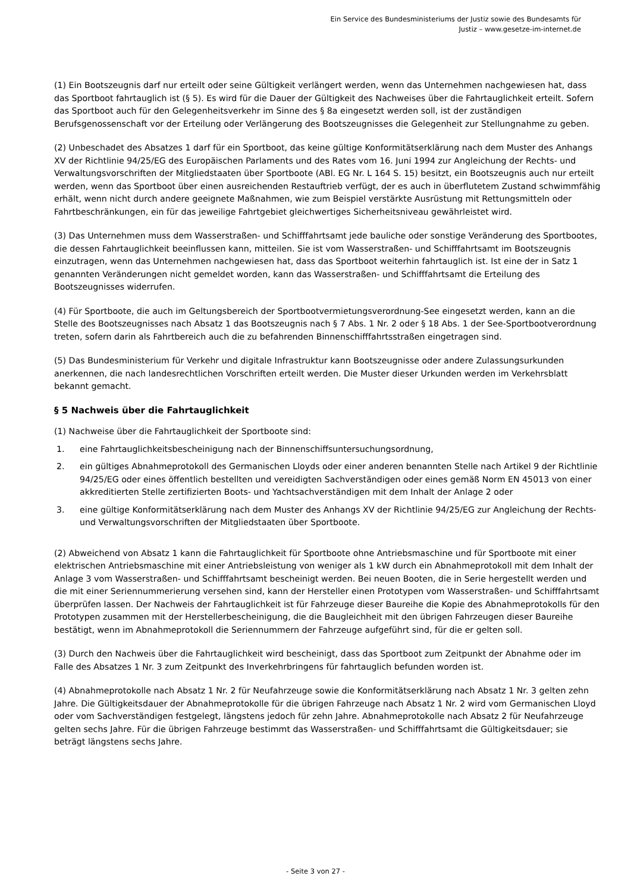Ein Service des Bundesministeriums der Justiz sowie des Bundesamts für
Justiz – www.gesetze-im-internet.de
(1) Ein Bootszeugnis darf nur erteilt oder seine Gültigkeit verlängert werden, wenn das Unternehmen nachgewiesen hat, dass das Sportboot fahrtauglich ist (§ 5). Es wird für die Dauer der Gültigkeit des Nachweises über die Fahrtauglichkeit erteilt. Sofern das Sportboot auch für den Gelegenheitsverkehr im Sinne des § 8a eingesetzt werden soll, ist der zuständigen Berufsgenossenschaft vor der Erteilung oder Verlängerung des Bootszeugnisses die Gelegenheit zur Stellungnahme zu geben.
(2) Unbeschadet des Absatzes 1 darf für ein Sportboot, das keine gültige Konformitätserklärung nach dem Muster des Anhangs XV der Richtlinie 94/25/EG des Europäischen Parlaments und des Rates vom 16. Juni 1994 zur Angleichung der Rechts- und Verwaltungsvorschriften der Mitgliedstaaten über Sportboote (ABl. EG Nr. L 164 S. 15) besitzt, ein Bootszeugnis auch nur erteilt werden, wenn das Sportboot über einen ausreichenden Restauftrieb verfügt, der es auch in überflutetem Zustand schwimmfähig erhält, wenn nicht durch andere geeignete Maßnahmen, wie zum Beispiel verstärkte Ausrüstung mit Rettungsmitteln oder Fahrtbeschränkungen, ein für das jeweilige Fahrtgebiet gleichwertiges Sicherheitsniveau gewährleistet wird.
(3) Das Unternehmen muss dem Wasserstraßen- und Schifffahrtsamt jede bauliche oder sonstige Veränderung des Sportbootes, die dessen Fahrtauglichkeit beeinflussen kann, mitteilen. Sie ist vom Wasserstraßen- und Schifffahrtsamt im Bootszeugnis einzutragen, wenn das Unternehmen nachgewiesen hat, dass das Sportboot weiterhin fahrtauglich ist. Ist eine der in Satz 1 genannten Veränderungen nicht gemeldet worden, kann das Wasserstraßen- und Schifffahrtsamt die Erteilung des Bootszeugnisses widerrufen.
(4) Für Sportboote, die auch im Geltungsbereich der Sportbootvermietungsverordnung-See eingesetzt werden, kann an die Stelle des Bootszeugnisses nach Absatz 1 das Bootszeugnis nach § 7 Abs. 1 Nr. 2 oder § 18 Abs. 1 der See-Sportbootverordnung treten, sofern darin als Fahrtbereich auch die zu befahrenden Binnenschifffahrtsstraßen eingetragen sind.
(5) Das Bundesministerium für Verkehr und digitale Infrastruktur kann Bootszeugnisse oder andere Zulassungsurkunden anerkennen, die nach landesrechtlichen Vorschriften erteilt werden. Die Muster dieser Urkunden werden im Verkehrsblatt bekannt gemacht.
§ 5 Nachweis über die Fahrtauglichkeit
(1) Nachweise über die Fahrtauglichkeit der Sportboote sind:
1. eine Fahrtauglichkeitsbescheinigung nach der Binnenschiffsuntersuchungsordnung,
2. ein gültiges Abnahmeprotokoll des Germanischen Lloyds oder einer anderen benannten Stelle nach Artikel 9 der Richtlinie 94/25/EG oder eines öffentlich bestellten und vereidigten Sachverständigen oder eines gemäß Norm EN 45013 von einer akkreditierten Stelle zertifizierten Boots- und Yachtsachverständigen mit dem Inhalt der Anlage 2 oder
3. eine gültige Konformitätserklärung nach dem Muster des Anhangs XV der Richtlinie 94/25/EG zur Angleichung der Rechts- und Verwaltungsvorschriften der Mitgliedstaaten über Sportboote.
(2) Abweichend von Absatz 1 kann die Fahrtauglichkeit für Sportboote ohne Antriebsmaschine und für Sportboote mit einer elektrischen Antriebsmaschine mit einer Antriebsleistung von weniger als 1 kW durch ein Abnahmeprotokoll mit dem Inhalt der Anlage 3 vom Wasserstraßen- und Schifffahrtsamt bescheinigt werden. Bei neuen Booten, die in Serie hergestellt werden und die mit einer Seriennummerierung versehen sind, kann der Hersteller einen Prototypen vom Wasserstraßen- und Schifffahrtsamt überprüfen lassen. Der Nachweis der Fahrtauglichkeit ist für Fahrzeuge dieser Baureihe die Kopie des Abnahmeprotokolls für den Prototypen zusammen mit der Herstellerbescheinigung, die die Baugleichheit mit den übrigen Fahrzeugen dieser Baureihe bestätigt, wenn im Abnahmeprotokoll die Seriennummern der Fahrzeuge aufgeführt sind, für die er gelten soll.
(3) Durch den Nachweis über die Fahrtauglichkeit wird bescheinigt, dass das Sportboot zum Zeitpunkt der Abnahme oder im Falle des Absatzes 1 Nr. 3 zum Zeitpunkt des Inverkehrbringens für fahrtauglich befunden worden ist.
(4) Abnahmeprotokolle nach Absatz 1 Nr. 2 für Neufahrzeuge sowie die Konformitätserklärung nach Absatz 1 Nr. 3 gelten zehn Jahre. Die Gültigkeitsdauer der Abnahmeprotokolle für die übrigen Fahrzeuge nach Absatz 1 Nr. 2 wird vom Germanischen Lloyd oder vom Sachverständigen festgelegt, längstens jedoch für zehn Jahre. Abnahmeprotokolle nach Absatz 2 für Neufahrzeuge gelten sechs Jahre. Für die übrigen Fahrzeuge bestimmt das Wasserstraßen- und Schifffahrtsamt die Gültigkeitsdauer; sie beträgt längstens sechs Jahre.
- Seite 3 von 27 -